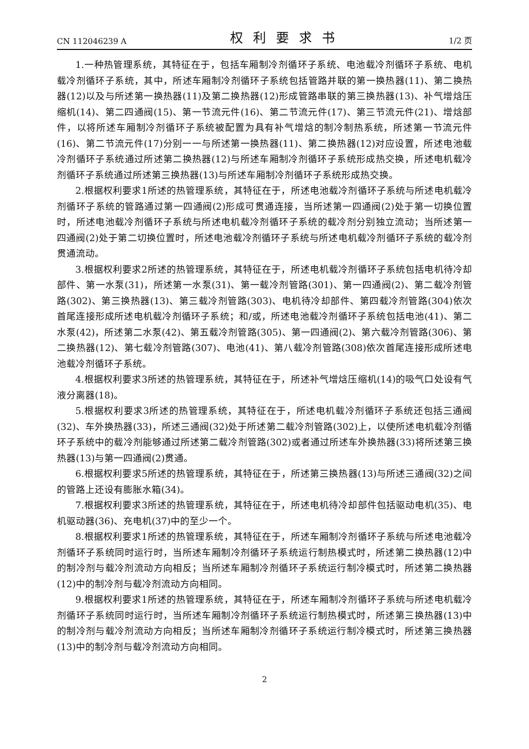CN 112046239 A 权利要求书 1/2 页
1.一种热管理系统，其特征在于，包括车厢制冷剂循环子系统、电池载冷剂循环子系统、电机载冷剂循环子系统，其中，所述车厢制冷剂循环子系统包括管路并联的第一换热器(11)、第二换热器(12)以及与所述第一换热器(11)及第二换热器(12)形成管路串联的第三换热器(13)、补气增焓压缩机(14)、第二四通阀(15)、第一节流元件(16)、第二节流元件(17)、第三节流元件(21)、增焓部件，以将所述车厢制冷剂循环子系统被配置为具有补气增焓的制冷制热系统，所述第一节流元件(16)、第二节流元件(17)分别一一与所述第一换热器(11)、第二换热器(12)对应设置，所述电池载冷剂循环子系统通过所述第二换热器(12)与所述车厢制冷剂循环子系统形成热交换，所述电机载冷剂循环子系统通过所述第三换热器(13)与所述车厢制冷剂循环子系统形成热交换。
2.根据权利要求1所述的热管理系统，其特征在于，所述电池载冷剂循环子系统与所述电机载冷剂循环子系统的管路通过第一四通阀(2)形成可贯通连接，当所述第一四通阀(2)处于第一切换位置时，所述电池载冷剂循环子系统与所述电机载冷剂循环子系统的载冷剂分别独立流动；当所述第一四通阀(2)处于第二切换位置时，所述电池载冷剂循环子系统与所述电机载冷剂循环子系统的载冷剂贯通流动。
3.根据权利要求2所述的热管理系统，其特征在于，所述电机载冷剂循环子系统包括电机待冷却部件、第一水泵(31)，所述第一水泵(31)、第一载冷剂管路(301)、第一四通阀(2)、第二载冷剂管路(302)、第三换热器(13)、第三载冷剂管路(303)、电机待冷却部件、第四载冷剂管路(304)依次首尾连接形成所述电机载冷剂循环子系统；和/或，所述电池载冷剂循环子系统包括电池(41)、第二水泵(42)，所述第二水泵(42)、第五载冷剂管路(305)、第一四通阀(2)、第六载冷剂管路(306)、第二换热器(12)、第七载冷剂管路(307)、电池(41)、第八载冷剂管路(308)依次首尾连接形成所述电池载冷剂循环子系统。
4.根据权利要求3所述的热管理系统，其特征在于，所述补气增焓压缩机(14)的吸气口处设有气液分离器(18)。
5.根据权利要求3所述的热管理系统，其特征在于，所述电机载冷剂循环子系统还包括三通阀(32)、车外换热器(33)，所述三通阀(32)处于所述第二载冷剂管路(302)上，以使所述电机载冷剂循环子系统中的载冷剂能够通过所述第二载冷剂管路(302)或者通过所述车外换热器(33)将所述第三换热器(13)与第一四通阀(2)贯通。
6.根据权利要求5所述的热管理系统，其特征在于，所述第三换热器(13)与所述三通阀(32)之间的管路上还设有膨胀水箱(34)。
7.根据权利要求3所述的热管理系统，其特征在于，所述电机待冷却部件包括驱动电机(35)、电机驱动器(36)、充电机(37)中的至少一个。
8.根据权利要求1所述的热管理系统，其特征在于，所述车厢制冷剂循环子系统与所述电池载冷剂循环子系统同时运行时，当所述车厢制冷剂循环子系统运行制热模式时，所述第二换热器(12)中的制冷剂与载冷剂流动方向相反；当所述车厢制冷剂循环子系统运行制冷模式时，所述第二换热器(12)中的制冷剂与载冷剂流动方向相同。
9.根据权利要求1所述的热管理系统，其特征在于，所述车厢制冷剂循环子系统与所述电机载冷剂循环子系统同时运行时，当所述车厢制冷剂循环子系统运行制热模式时，所述第三换热器(13)中的制冷剂与载冷剂流动方向相反；当所述车厢制冷剂循环子系统运行制冷模式时，所述第三换热器(13)中的制冷剂与载冷剂流动方向相同。
2